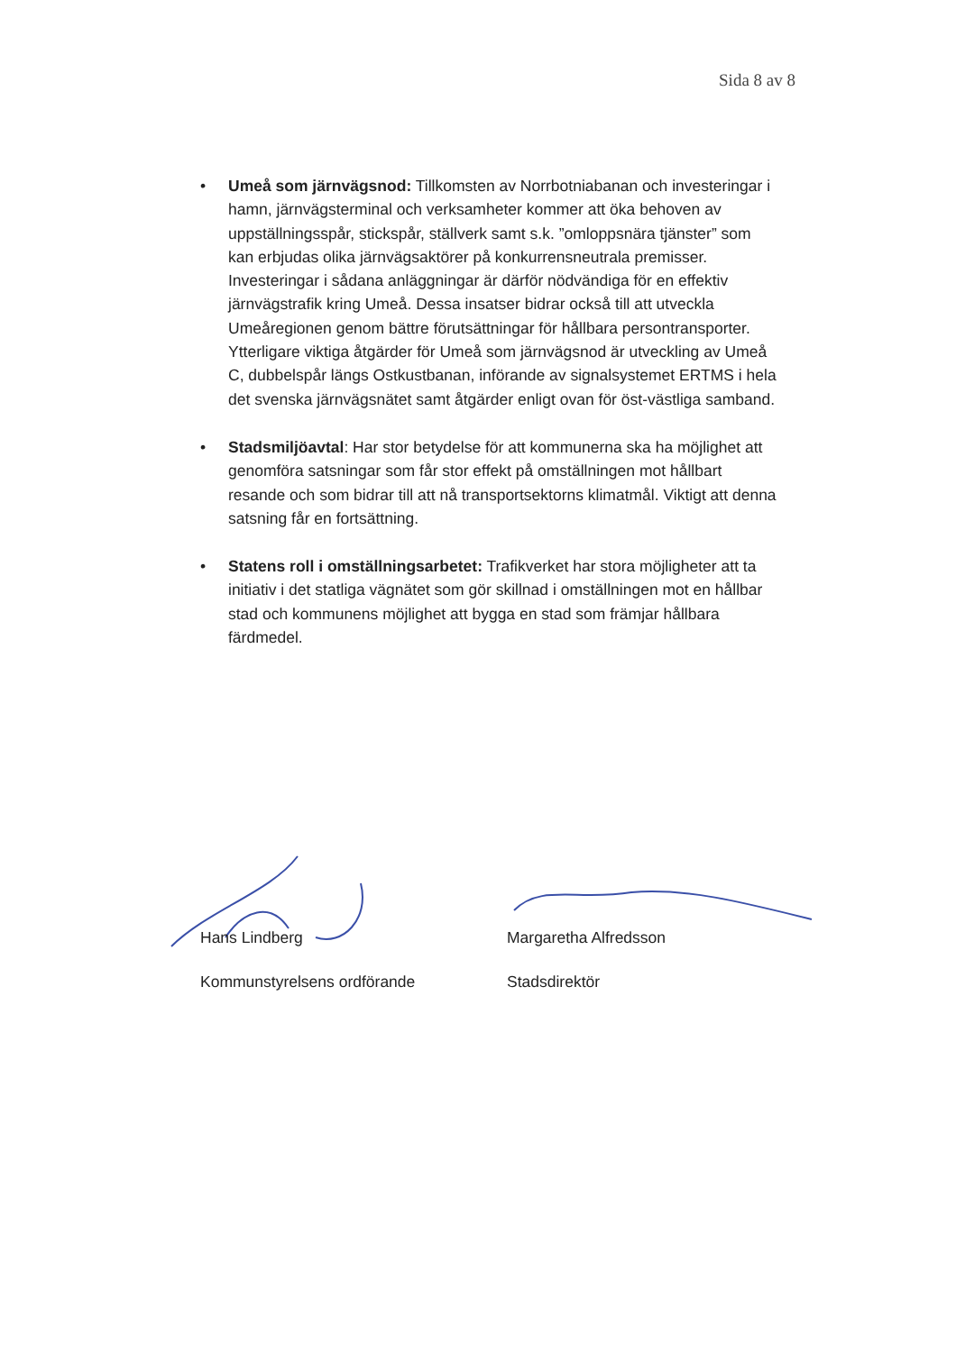Sida 8 av 8
• Umeå som järnvägsnod: Tillkomsten av Norrbotniabanan och investeringar i hamn, järnvägsterminal och verksamheter kommer att öka behoven av uppställningsspår, stickspår, ställverk samt s.k. ”omloppsnära tjänster” som kan erbjudas olika järnvägsaktörer på konkurrensneutrala premisser. Investeringar i sådana anläggningar är därför nödvändiga för en effektiv järnvägstrafik kring Umeå. Dessa insatser bidrar också till att utveckla Umeåregionen genom bättre förutsättningar för hållbara persontransporter. Ytterligare viktiga åtgärder för Umeå som järnvägsnod är utveckling av Umeå C, dubbelspår längs Ostkustbanan, införande av signalsystemet ERTMS i hela det svenska järnvägsnätet samt åtgärder enligt ovan för öst-västliga samband.
• Stadsmiljöavtal: Har stor betydelse för att kommunerna ska ha möjlighet att genomföra satsningar som får stor effekt på omställningen mot hållbart resande och som bidrar till att nå transportsektorns klimatmål. Viktigt att denna satsning får en fortsättning.
• Statens roll i omställningsarbetet: Trafikverket har stora möjligheter att ta initiativ i det statliga vägnätet som gör skillnad i omställningen mot en hållbar stad och kommunens möjlighet att bygga en stad som främjar hållbara färdmedel.
Hans Lindberg
Kommunstyrelsens ordförande
Margaretha Alfredsson
Stadsdirektör